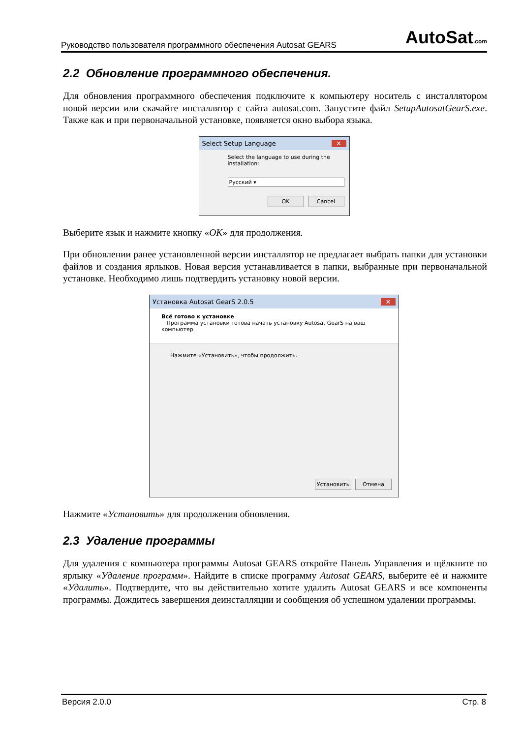Руководство пользователя программного обеспечения Autosat GEARS AutoSat.com
2.2 Обновление программного обеспечения.
Для обновления программного обеспечения подключите к компьютеру носитель с инсталлятором новой версии или скачайте инсталлятор с сайта autosat.com. Запустите файл SetupAutosatGearS.exe. Также как и при первоначальной установке, появляется окно выбора языка.
Select Setup Language ✕
Select the language to use during the installation:
Русский ▾
OK Cancel
Выберите язык и нажмите кнопку «OK» для продолжения.
При обновлении ранее установленной версии инсталлятор не предлагает выбрать папки для установки файлов и создания ярлыков. Новая версия устанавливается в папки, выбранные при первоначальной установке. Необходимо лишь подтвердить установку новой версии.
Установка Autosat GearS 2.0.5 ✕
Всё готово к установке
Программа установки готова начать установку Autosat GearS на ваш компьютер.
Нажмите «Установить», чтобы продолжить.
Установить Отмена
Нажмите «Установить» для продолжения обновления.
2.3 Удаление программы
Для удаления с компьютера программы Autosat GEARS откройте Панель Управления и щёлкните по ярлыку «Удаление программ». Найдите в списке программу Autosat GEARS, выберите её и нажмите «Удалить». Подтвердите, что вы действительно хотите удалить Autosat GEARS и все компоненты программы. Дождитесь завершения деинсталляции и сообщения об успешном удалении программы.
Версия 2.0.0 Стр. 8